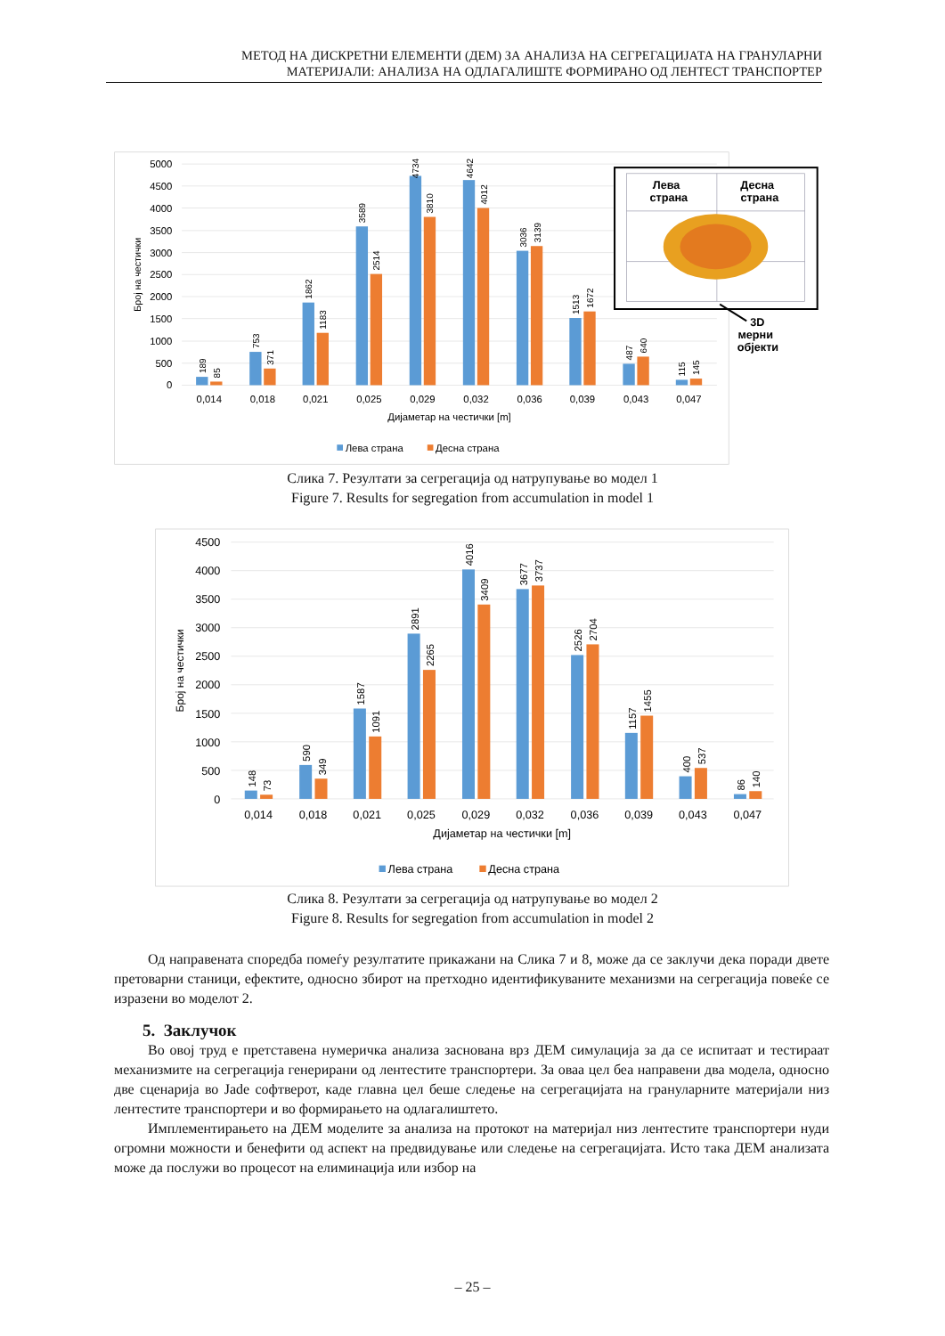МЕТОД НА ДИСКРЕТНИ ЕЛЕМЕНТИ (ДЕМ) ЗА АНАЛИЗА НА СЕГРЕГАЦИЈАТА НА ГРАНУЛАРНИ
МАТЕРИЈАЛИ: АНАЛИЗА НА ОДЛАГАЛИШТЕ ФОРМИРАНО ОД ЛЕНТЕСТ ТРАНСПОРТЕР
0
500
1000
1500
2000
2500
3000
3500
4000
4500
5000
Број на честички
189
85
753
371
1862
1183
3589
2514
4734
3810
4642
4012
3036
3139
1513
1672
487
640
115
145
0,014
0,018
0,021
0,025
0,029
0,032
0,036
0,039
0,043
0,047
Дијаметар на честички [m]
Лева страна
Десна страна
Лева
страна
Десна
страна
3D
мерни
објекти
Слика 7. Резултати за сегрегација од натрупување во модел 1
Figure 7. Results for segregation from accumulation in model 1
0
500
1000
1500
2000
2500
3000
3500
4000
4500
Број на честички
148
73
590
349
1587
1091
2891
2265
4016
3409
3677
3737
2526
2704
1157
1455
400
537
86
140
0,014
0,018
0,021
0,025
0,029
0,032
0,036
0,039
0,043
0,047
Дијаметар на честички [m]
Лева страна
Десна страна
Слика 8. Резултати за сегрегација од натрупување во модел 2
Figure 8. Results for segregation from accumulation in model 2
Од направената споредба помеѓу резултатите прикажани на Слика 7 и 8, може да се заклучи дека поради двете претоварни станици, ефектите, односно збирот на претходно идентификуваните механизми на сегрегација повеќе се изразени во моделот 2.
5. Заклучок
Во овој труд е претставена нумеричка анализа заснована врз ДЕМ симулација за да се испитаат и тестираат механизмите на сегрегација генерирани од лентестите транспортери. За оваа цел беа направени два модела, односно две сценарија во Jade софтверот, каде главна цел беше следење на сегрегацијата на грануларните материјали низ лентестите транспортери и во формирањето на одлагалиштето.
Имплементирањето на ДЕМ моделите за анализа на протокот на материјал низ лентестите транспортери нуди огромни можности и бенефити од аспект на предвидување или следење на сегрегацијата. Исто така ДЕМ анализата може да послужи во процесот на елиминација или избор на
– 25 –